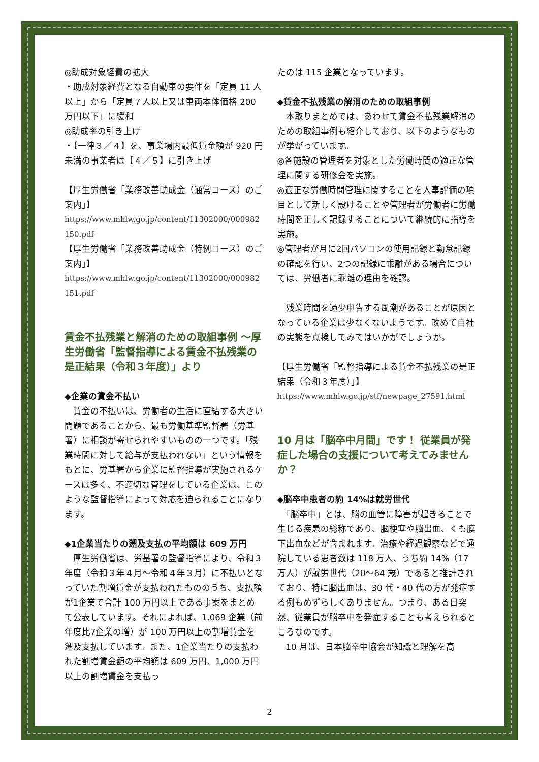◎助成対象経費の拡大
・助成対象経費となる自動車の要件を「定員 11 人以上」から「定員７人以上又は車両本体価格 200 万円以下」に緩和
◎助成率の引き上げ
・【一律３／４】を、事業場内最低賃金額が 920 円未満の事業者は【４／５】に引き上げ
【厚生労働省「業務改善助成金（通常コース）のご案内」】
https://www.mhlw.go.jp/content/11302000/000982150.pdf
【厚生労働省「業務改善助成金（特例コース）のご案内」】
https://www.mhlw.go.jp/content/11302000/000982151.pdf
賃金不払残業と解消のための取組事例 ～厚生労働省「監督指導による賃金不払残業の是正結果（令和３年度）」より
◆企業の賃金不払い
　賃金の不払いは、労働者の生活に直結する大きい問題であることから、最も労働基準監督署（労基署）に相談が寄せられやすいものの一つです。「残業時間に対して給与が支払われない」という情報をもとに、労基署から企業に監督指導が実施されるケースは多く、不適切な管理をしている企業は、このような監督指導によって対応を迫られることになります。
◆1企業当たりの遡及支払の平均額は 609 万円
　厚生労働省は、労基署の監督指導により、令和３年度（令和３年４月～令和４年３月）に不払いとなっていた割増賃金が支払われたもののうち、支払額が1企業で合計 100 万円以上である事案をまとめて公表しています。それによれば、1,069 企業（前年度比7企業の増）が 100 万円以上の割増賃金を遡及支払しています。また、1企業当たりの支払われた割増賃金額の平均額は 609 万円、1,000 万円以上の割増賃金を支払っ
たのは 115 企業となっています。
◆賃金不払残業の解消のための取組事例
　本取りまとめでは、あわせて賃金不払残業解消のための取組事例も紹介しており、以下のようなものが挙がっています。
◎各施設の管理者を対象とした労働時間の適正な管理に関する研修会を実施。
◎適正な労働時間管理に関することを人事評価の項目として新しく設けることや管理者が労働者に労働時間を正しく記録することについて継続的に指導を実施。
◎管理者が月に2回パソコンの使用記録と勤怠記録の確認を行い、2つの記録に乖離がある場合については、労働者に乖離の理由を確認。
　残業時間を過少申告する風潮があることが原因となっている企業は少なくないようです。改めて自社の実態を点検してみてはいかがでしょうか。
【厚生労働省「監督指導による賃金不払残業の是正結果（令和３年度）」】
https://www.mhlw.go.jp/stf/newpage_27591.html
10 月は「脳卒中月間」です！ 従業員が発症した場合の支援について考えてみませんか？
◆脳卒中患者の約 14%は就労世代
　「脳卒中」とは、脳の血管に障害が起きることで生じる疾患の総称であり、脳梗塞や脳出血、くも膜下出血などが含まれます。治療や経過観察などで通院している患者数は 118 万人、うち約 14%（17 万人）が就労世代（20～64 歳）であると推計されており、特に脳出血は、30 代・40 代の方が発症する例もめずらしくありません。つまり、ある日突然、従業員が脳卒中を発症することも考えられるところなのです。
　10 月は、日本脳卒中協会が知識と理解を高
2